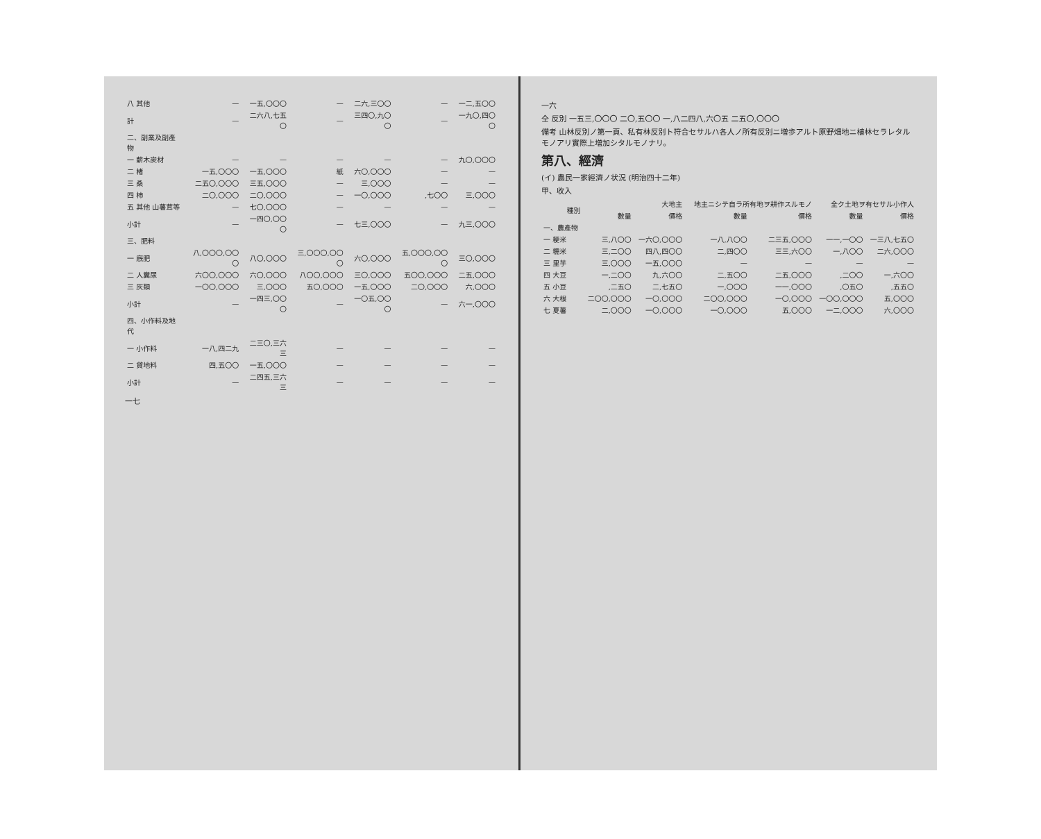一六
仝 反別 一五三,〇〇〇 二〇,五〇〇 一,八二四八,六〇五 二五〇,〇〇〇
備考 山林反別ノ第一頁、私有林反別ト符合セサルハ各人ノ所有反別ニ増歩アルト原野畑地ニ植林セラレタルモノアリ實際上増加シタルモノナリ。
第八、經濟
(イ) 農民一家經濟ノ状況 (明治四十二年)
甲、收入
| 種別 | 大地主 | | 地主ニシテ自ラ所有地ヲ耕作スルモノ | | 全ク土地ヲ有セサル小作人 | |
| --- | --- | --- | --- | --- | --- | --- |
| | 數量 | 價格 | 數量 | 價格 | 數量 | 價格 |
| 一、農產物 | | | | | | |
| 一 粳米 | 三,八〇〇 | 一六〇,〇〇〇 | 一八,八〇〇 | 二三五,〇〇〇 | 一一,一〇〇 | 一三八,七五〇 |
| 二 糯米 | 三,二〇〇 | 四八,四〇〇 | 二,四〇〇 | 三三,六〇〇 | 一,八〇〇 | 二六,〇〇〇 |
| 三 里芋 | 三,〇〇〇 | 一五,〇〇〇 | — | — | — | — |
| 四 大豆 | 一,二〇〇 | 九,六〇〇 | 二,五〇〇 | 二五,〇〇〇 | ,二〇〇 | 一,六〇〇 |
| 五 小豆 | ,二五〇 | 二,七五〇 | 一,〇〇〇 | 一一,〇〇〇 | ,〇五〇 | ,五五〇 |
| 六 大根 | 二〇〇,〇〇〇 | 一〇,〇〇〇 | 二〇〇,〇〇〇 | 一〇,〇〇〇 | 一〇〇,〇〇〇 | 五,〇〇〇 |
| 七 夏薯 | 二,〇〇〇 | 一〇,〇〇〇 | 一〇,〇〇〇 | 五,〇〇〇 | 一二,〇〇〇 | 六,〇〇〇 |
| 八 其他 | — | 一五,〇〇〇 | — | 二六,三〇〇 | — | 一二,五〇〇 |
| 計 | — | 二六八,七五〇 | — | 三四〇,九〇〇 | — | 一九〇,四〇〇 |
| 二、副業及副產物 | | | | | | |
| 一 薪木炭材 | — | — | — | — | — | 九〇,〇〇〇 |
| 二 楮 | 一五,〇〇〇 | 一五,〇〇〇 | 紙 | 六〇,〇〇〇 | — | — |
| 三 桑 | 二五〇,〇〇〇 | 三五,〇〇〇 | — | 三,〇〇〇 | — | — |
| 四 柿 | 二〇,〇〇〇 | 二〇,〇〇〇 | — | 一〇,〇〇〇 | ,七〇〇 | 三,〇〇〇 |
| 五 其他 山薯茸等 | — | 七〇,〇〇〇 | — | — | — | — |
| 小計 | — | 一四〇,〇〇〇 | — | 七三,〇〇〇 | — | 九三,〇〇〇 |
| 三、肥料 | | | | | | |
| 一 廐肥 | 八,〇〇〇,〇〇〇 | 八〇,〇〇〇 | 三,〇〇〇,〇〇〇 | 六〇,〇〇〇 | 五,〇〇〇,〇〇〇 | 三〇,〇〇〇 |
| 二 人糞尿 | 六〇〇,〇〇〇 | 六〇,〇〇〇 | 八〇〇,〇〇〇 | 三〇,〇〇〇 | 五〇〇,〇〇〇 | 二五,〇〇〇 |
| 三 灰類 | 一〇〇,〇〇〇 | 三,〇〇〇 | 五〇,〇〇〇 | 一五,〇〇〇 | 二〇,〇〇〇 | 六,〇〇〇 |
| 小計 | — | 一四三,〇〇〇 | — | 一〇五,〇〇〇 | — | 六一,〇〇〇 |
| 四、小作料及地代 | | | | | | |
| 一 小作料 | 一八,四二九 | 二三〇,三六三 | — | — | — | — |
| 二 貸地料 | 四,五〇〇 | 一五,〇〇〇 | — | — | — | — |
| 小計 | — | 二四五,三六三 | — | — | — | — |
一七